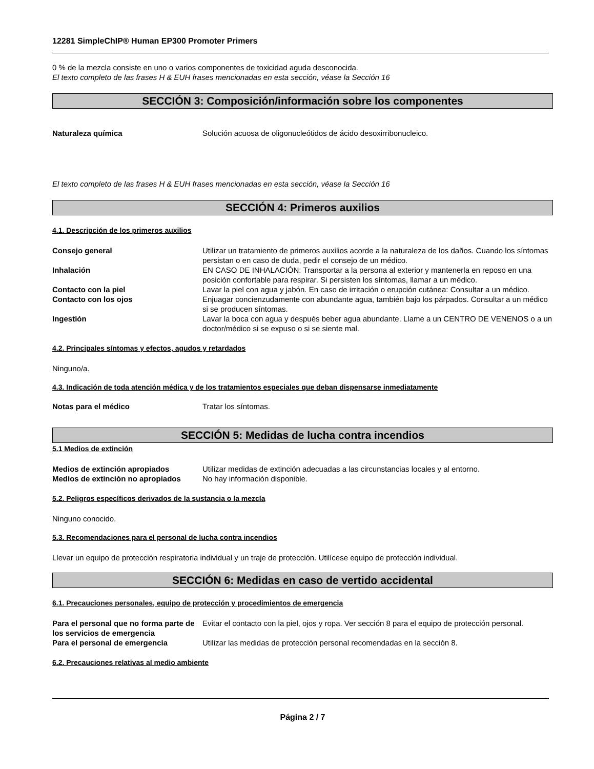12281 SimpleChIP® Human EP300 Promoter Primers
0 % de la mezcla consiste en uno o varios componentes de toxicidad aguda desconocida.
El texto completo de las frases H & EUH frases mencionadas en esta sección, véase la Sección 16
SECCIÓN 3: Composición/información sobre los componentes
| Naturaleza química | Solución acuosa de oligonucleótidos de ácido desoxirribonucleico. |
El texto completo de las frases H & EUH frases mencionadas en esta sección, véase la Sección 16
SECCIÓN 4: Primeros auxilios
4.1. Descripción de los primeros auxilios
| Consejo general | Utilizar un tratamiento de primeros auxilios acorde a la naturaleza de los daños. Cuando los síntomas persistan o en caso de duda, pedir el consejo de un médico. |
| Inhalación | EN CASO DE INHALACIÓN: Transportar a la persona al exterior y mantenerla en reposo en una posición confortable para respirar. Si persisten los síntomas, llamar a un médico. |
| Contacto con la piel | Lavar la piel con agua y jabón. En caso de irritación o erupción cutánea: Consultar a un médico. |
| Contacto con los ojos | Enjuagar concienzudamente con abundante agua, también bajo los párpados. Consultar a un médico si se producen síntomas. |
| Ingestión | Lavar la boca con agua y después beber agua abundante. Llame a un CENTRO DE VENENOS o a un doctor/médico si se expuso o si se siente mal. |
4.2. Principales síntomas y efectos, agudos y retardados
Ninguno/a.
4.3. Indicación de toda atención médica y de los tratamientos especiales que deban dispensarse inmediatamente
| Notas para el médico | Tratar los síntomas. |
SECCIÓN 5: Medidas de lucha contra incendios
5.1 Medios de extinción
| Medios de extinción apropiados | Utilizar medidas de extinción adecuadas a las circunstancias locales y al entorno. |
| Medios de extinción no apropiados | No hay información disponible. |
5.2. Peligros específicos derivados de la sustancia o la mezcla
Ninguno conocido.
5.3. Recomendaciones para el personal de lucha contra incendios
Llevar un equipo de protección respiratoria individual y un traje de protección. Utilícese equipo de protección individual.
SECCIÓN 6: Medidas en caso de vertido accidental
6.1. Precauciones personales, equipo de protección y procedimientos de emergencia
| Para el personal que no forma parte de los servicios de emergencia | Evitar el contacto con la piel, ojos y ropa. Ver sección 8 para el equipo de protección personal. |
| Para el personal de emergencia | Utilizar las medidas de protección personal recomendadas en la sección 8. |
6.2. Precauciones relativas al medio ambiente
Página 2 / 7